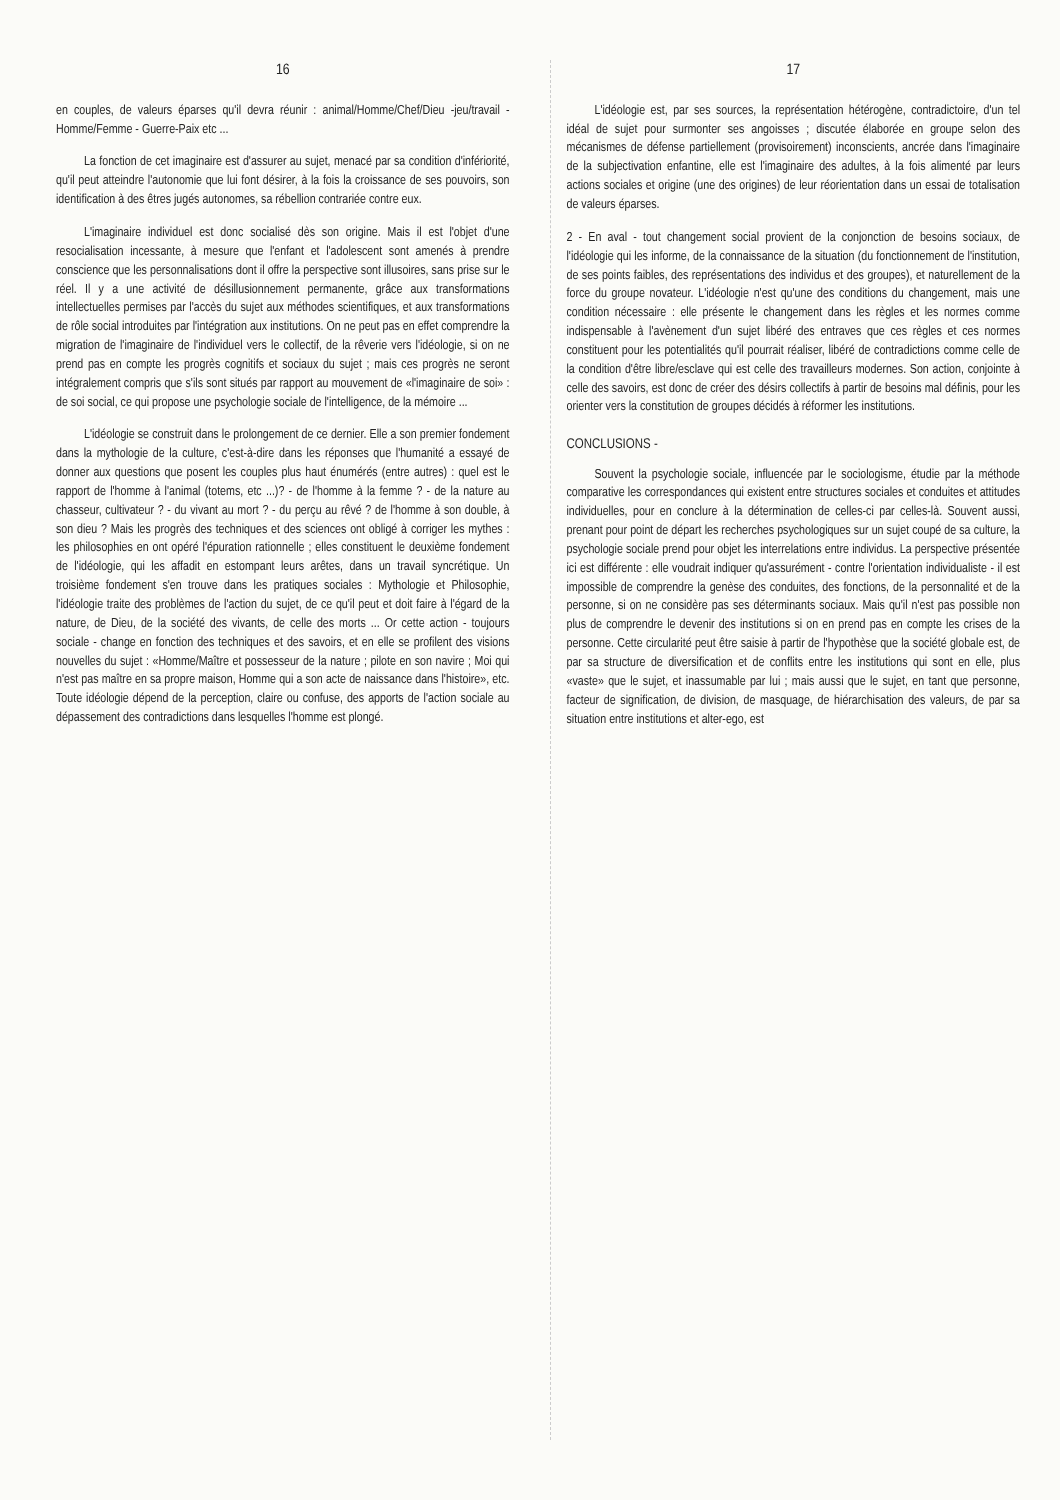16
en couples, de valeurs éparses qu'il devra réunir : animal/Homme/Chef/Dieu -jeu/travail - Homme/Femme - Guerre-Paix etc ...
La fonction de cet imaginaire est d'assurer au sujet, menacé par sa condition d'infériorité, qu'il peut atteindre l'autonomie que lui font désirer, à la fois la croissance de ses pouvoirs, son identification à des êtres jugés autonomes, sa rébellion contrariée contre eux.
L'imaginaire individuel est donc socialisé dès son origine. Mais il est l'objet d'une resocialisation incessante, à mesure que l'enfant et l'adolescent sont amenés à prendre conscience que les personnalisations dont il offre la perspective sont illusoires, sans prise sur le réel. Il y a une activité de désillusionnement permanente, grâce aux transformations intellectuelles permises par l'accès du sujet aux méthodes scientifiques, et aux transformations de rôle social introduites par l'intégration aux institutions. On ne peut pas en effet comprendre la migration de l'imaginaire de l'individuel vers le collectif, de la rêverie vers l'idéologie, si on ne prend pas en compte les progrès cognitifs et sociaux du sujet ; mais ces progrès ne seront intégralement compris que s'ils sont situés par rapport au mouvement de «l'imaginaire de soi» : de soi social, ce qui propose une psychologie sociale de l'intelligence, de la mémoire ...
L'idéologie se construit dans le prolongement de ce dernier. Elle a son premier fondement dans la mythologie de la culture, c'est-à-dire dans les réponses que l'humanité a essayé de donner aux questions que posent les couples plus haut énumérés (entre autres) : quel est le rapport de l'homme à l'animal (totems, etc ...)? - de l'homme à la femme ? - de la nature au chasseur, cultivateur ? - du vivant au mort ? - du perçu au rêvé ? de l'homme à son double, à son dieu ? Mais les progrès des techniques et des sciences ont obligé à corriger les mythes : les philosophies en ont opéré l'épuration rationnelle ; elles constituent le deuxième fondement de l'idéologie, qui les affadit en estompant leurs arêtes, dans un travail syncrétique. Un troisième fondement s'en trouve dans les pratiques sociales : Mythologie et Philosophie, l'idéologie traite des problèmes de l'action du sujet, de ce qu'il peut et doit faire à l'égard de la nature, de Dieu, de la société des vivants, de celle des morts ... Or cette action - toujours sociale - change en fonction des techniques et des savoirs, et en elle se profilent des visions nouvelles du sujet : «Homme/Maître et possesseur de la nature ; pilote en son navire ; Moi qui n'est pas maître en sa propre maison, Homme qui a son acte de naissance dans l'histoire», etc. Toute idéologie dépend de la perception, claire ou confuse, des apports de l'action sociale au dépassement des contradictions dans lesquelles l'homme est plongé.
17
L'idéologie est, par ses sources, la représentation hétérogène, contradictoire, d'un tel idéal de sujet pour surmonter ses angoisses ; discutée élaborée en groupe selon des mécanismes de défense partiellement (provisoirement) inconscients, ancrée dans l'imaginaire de la subjectivation enfantine, elle est l'imaginaire des adultes, à la fois alimenté par leurs actions sociales et origine (une des origines) de leur réorientation dans un essai de totalisation de valeurs éparses.
2 - En aval - tout changement social provient de la conjonction de besoins sociaux, de l'idéologie qui les informe, de la connaissance de la situation (du fonctionnement de l'institution, de ses points faibles, des représentations des individus et des groupes), et naturellement de la force du groupe novateur. L'idéologie n'est qu'une des conditions du changement, mais une condition nécessaire : elle présente le changement dans les règles et les normes comme indispensable à l'avènement d'un sujet libéré des entraves que ces règles et ces normes constituent pour les potentialités qu'il pourrait réaliser, libéré de contradictions comme celle de la condition d'être libre/esclave qui est celle des travailleurs modernes. Son action, conjointe à celle des savoirs, est donc de créer des désirs collectifs à partir de besoins mal définis, pour les orienter vers la constitution de groupes décidés à réformer les institutions.
CONCLUSIONS -
Souvent la psychologie sociale, influencée par le sociologisme, étudie par la méthode comparative les correspondances qui existent entre structures sociales et conduites et attitudes individuelles, pour en conclure à la détermination de celles-ci par celles-là. Souvent aussi, prenant pour point de départ les recherches psychologiques sur un sujet coupé de sa culture, la psychologie sociale prend pour objet les interrelations entre individus. La perspective présentée ici est différente : elle voudrait indiquer qu'assurément - contre l'orientation individualiste - il est impossible de comprendre la genèse des conduites, des fonctions, de la personnalité et de la personne, si on ne considère pas ses déterminants sociaux. Mais qu'il n'est pas possible non plus de comprendre le devenir des institutions si on en prend pas en compte les crises de la personne. Cette circularité peut être saisie à partir de l'hypothèse que la société globale est, de par sa structure de diversification et de conflits entre les institutions qui sont en elle, plus «vaste» que le sujet, et inassumable par lui ; mais aussi que le sujet, en tant que personne, facteur de signification, de division, de masquage, de hiérarchisation des valeurs, de par sa situation entre institutions et alter-ego, est